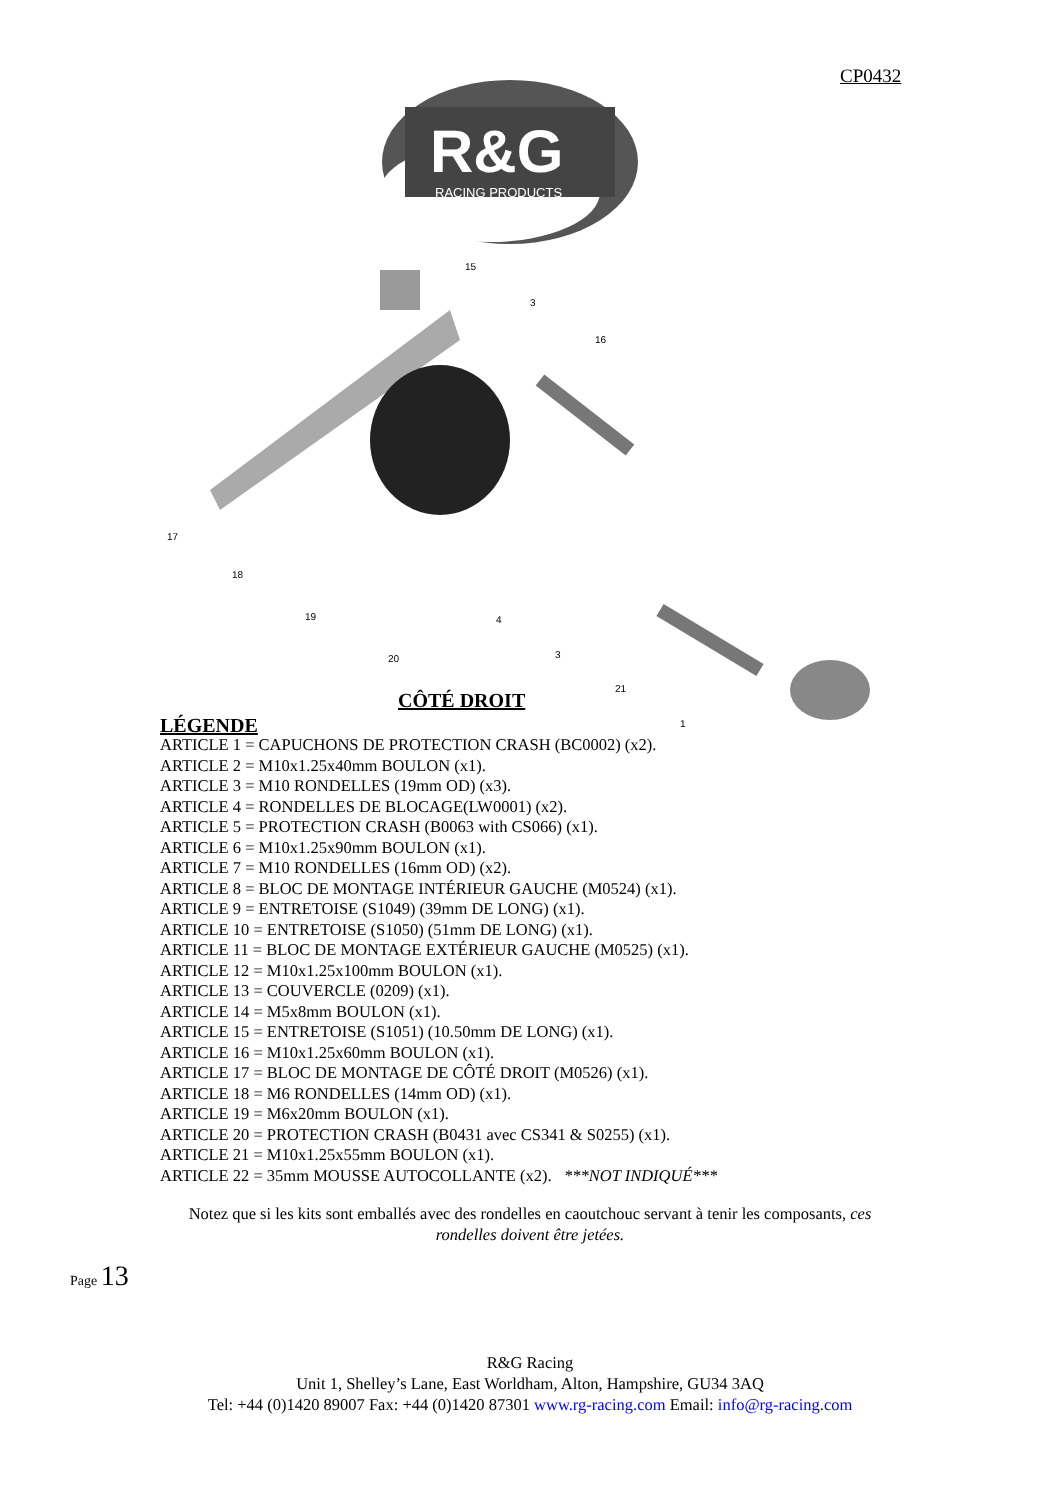CP0432
R&G
RACING PRODUCTS
15
3
16
17
18
19
20
4
3
21
1
CÔTÉ DROIT
LÉGENDE
ARTICLE 1 = CAPUCHONS DE PROTECTION CRASH (BC0002) (x2).
ARTICLE 2 = M10x1.25x40mm BOULON (x1).
ARTICLE 3 = M10 RONDELLES (19mm OD) (x3).
ARTICLE 4 = RONDELLES DE BLOCAGE(LW0001) (x2).
ARTICLE 5 = PROTECTION CRASH (B0063 with CS066) (x1).
ARTICLE 6 = M10x1.25x90mm BOULON (x1).
ARTICLE 7 = M10 RONDELLES (16mm OD) (x2).
ARTICLE 8 = BLOC DE MONTAGE INTÉRIEUR GAUCHE (M0524) (x1).
ARTICLE 9 = ENTRETOISE (S1049) (39mm DE LONG) (x1).
ARTICLE 10 = ENTRETOISE (S1050) (51mm DE LONG) (x1).
ARTICLE 11 = BLOC DE MONTAGE EXTÉRIEUR GAUCHE (M0525) (x1).
ARTICLE 12 = M10x1.25x100mm BOULON (x1).
ARTICLE 13 = COUVERCLE (0209) (x1).
ARTICLE 14 = M5x8mm BOULON (x1).
ARTICLE 15 = ENTRETOISE (S1051) (10.50mm DE LONG) (x1).
ARTICLE 16 = M10x1.25x60mm BOULON (x1).
ARTICLE 17 = BLOC DE MONTAGE DE CÔTÉ DROIT (M0526) (x1).
ARTICLE 18 = M6 RONDELLES (14mm OD) (x1).
ARTICLE 19 = M6x20mm BOULON (x1).
ARTICLE 20 = PROTECTION CRASH (B0431 avec CS341 & S0255) (x1).
ARTICLE 21 = M10x1.25x55mm BOULON (x1).
ARTICLE 22 = 35mm MOUSSE AUTOCOLLANTE (x2). ***NOT INDIQUÉ***
Notez que si les kits sont emballés avec des rondelles en caoutchouc servant à tenir les composants, ces rondelles doivent être jetées.
Page 13
R&G Racing
Unit 1, Shelley’s Lane, East Worldham, Alton, Hampshire, GU34 3AQ
Tel: +44 (0)1420 89007 Fax: +44 (0)1420 87301 www.rg-racing.com Email: info@rg-racing.com